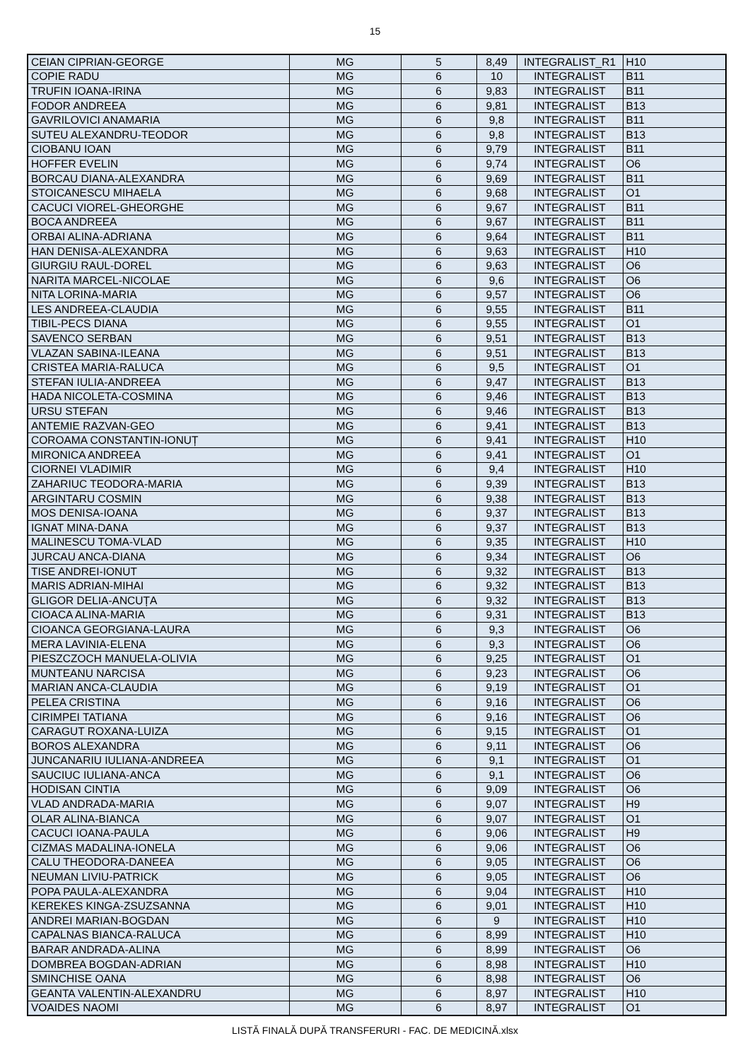15
| CEIAN CIPRIAN-GEORGE | MG | 5 | 8,49 | INTEGRALIST_R1 | H10 |
| COPIE RADU | MG | 6 | 10 | INTEGRALIST | B11 |
| TRUFIN IOANA-IRINA | MG | 6 | 9,83 | INTEGRALIST | B11 |
| FODOR ANDREEA | MG | 6 | 9,81 | INTEGRALIST | B13 |
| GAVRILOVICI ANAMARIA | MG | 6 | 9,8 | INTEGRALIST | B11 |
| SUTEU ALEXANDRU-TEODOR | MG | 6 | 9,8 | INTEGRALIST | B13 |
| CIOBANU IOAN | MG | 6 | 9,79 | INTEGRALIST | B11 |
| HOFFER EVELIN | MG | 6 | 9,74 | INTEGRALIST | O6 |
| BORCAU DIANA-ALEXANDRA | MG | 6 | 9,69 | INTEGRALIST | B11 |
| STOICANESCU MIHAELA | MG | 6 | 9,68 | INTEGRALIST | O1 |
| CACUCI VIOREL-GHEORGHE | MG | 6 | 9,67 | INTEGRALIST | B11 |
| BOCA ANDREEA | MG | 6 | 9,67 | INTEGRALIST | B11 |
| ORBAI ALINA-ADRIANA | MG | 6 | 9,64 | INTEGRALIST | B11 |
| HAN DENISA-ALEXANDRA | MG | 6 | 9,63 | INTEGRALIST | H10 |
| GIURGIU RAUL-DOREL | MG | 6 | 9,63 | INTEGRALIST | O6 |
| NARITA MARCEL-NICOLAE | MG | 6 | 9,6 | INTEGRALIST | O6 |
| NITA LORINA-MARIA | MG | 6 | 9,57 | INTEGRALIST | O6 |
| LES ANDREEA-CLAUDIA | MG | 6 | 9,55 | INTEGRALIST | B11 |
| TIBIL-PECS DIANA | MG | 6 | 9,55 | INTEGRALIST | O1 |
| SAVENCO SERBAN | MG | 6 | 9,51 | INTEGRALIST | B13 |
| VLAZAN SABINA-ILEANA | MG | 6 | 9,51 | INTEGRALIST | B13 |
| CRISTEA MARIA-RALUCA | MG | 6 | 9,5 | INTEGRALIST | O1 |
| STEFAN IULIA-ANDREEA | MG | 6 | 9,47 | INTEGRALIST | B13 |
| HADA NICOLETA-COSMINA | MG | 6 | 9,46 | INTEGRALIST | B13 |
| URSU STEFAN | MG | 6 | 9,46 | INTEGRALIST | B13 |
| ANTEMIE RAZVAN-GEO | MG | 6 | 9,41 | INTEGRALIST | B13 |
| COROAMA CONSTANTIN-IONUȚ | MG | 6 | 9,41 | INTEGRALIST | H10 |
| MIRONICA ANDREEA | MG | 6 | 9,41 | INTEGRALIST | O1 |
| CIORNEI VLADIMIR | MG | 6 | 9,4 | INTEGRALIST | H10 |
| ZAHARIUC TEODORA-MARIA | MG | 6 | 9,39 | INTEGRALIST | B13 |
| ARGINTARU COSMIN | MG | 6 | 9,38 | INTEGRALIST | B13 |
| MOS DENISA-IOANA | MG | 6 | 9,37 | INTEGRALIST | B13 |
| IGNAT MINA-DANA | MG | 6 | 9,37 | INTEGRALIST | B13 |
| MALINESCU TOMA-VLAD | MG | 6 | 9,35 | INTEGRALIST | H10 |
| JURCAU ANCA-DIANA | MG | 6 | 9,34 | INTEGRALIST | O6 |
| TISE ANDREI-IONUT | MG | 6 | 9,32 | INTEGRALIST | B13 |
| MARIS ADRIAN-MIHAI | MG | 6 | 9,32 | INTEGRALIST | B13 |
| GLIGOR DELIA-ANCUȚA | MG | 6 | 9,32 | INTEGRALIST | B13 |
| CIOACA ALINA-MARIA | MG | 6 | 9,31 | INTEGRALIST | B13 |
| CIOANCA GEORGIANA-LAURA | MG | 6 | 9,3 | INTEGRALIST | O6 |
| MERA LAVINIA-ELENA | MG | 6 | 9,3 | INTEGRALIST | O6 |
| PIESZCZOCH MANUELA-OLIVIA | MG | 6 | 9,25 | INTEGRALIST | O1 |
| MUNTEANU NARCISA | MG | 6 | 9,23 | INTEGRALIST | O6 |
| MARIAN ANCA-CLAUDIA | MG | 6 | 9,19 | INTEGRALIST | O1 |
| PELEA CRISTINA | MG | 6 | 9,16 | INTEGRALIST | O6 |
| CIRIMPEI TATIANA | MG | 6 | 9,16 | INTEGRALIST | O6 |
| CARAGUT ROXANA-LUIZA | MG | 6 | 9,15 | INTEGRALIST | O1 |
| BOROS ALEXANDRA | MG | 6 | 9,11 | INTEGRALIST | O6 |
| JUNCANARIU IULIANA-ANDREEA | MG | 6 | 9,1 | INTEGRALIST | O1 |
| SAUCIUC IULIANA-ANCA | MG | 6 | 9,1 | INTEGRALIST | O6 |
| HODISAN CINTIA | MG | 6 | 9,09 | INTEGRALIST | O6 |
| VLAD ANDRADA-MARIA | MG | 6 | 9,07 | INTEGRALIST | H9 |
| OLAR ALINA-BIANCA | MG | 6 | 9,07 | INTEGRALIST | O1 |
| CACUCI IOANA-PAULA | MG | 6 | 9,06 | INTEGRALIST | H9 |
| CIZMAS MADALINA-IONELA | MG | 6 | 9,06 | INTEGRALIST | O6 |
| CALU THEODORA-DANEEA | MG | 6 | 9,05 | INTEGRALIST | O6 |
| NEUMAN LIVIU-PATRICK | MG | 6 | 9,05 | INTEGRALIST | O6 |
| POPA PAULA-ALEXANDRA | MG | 6 | 9,04 | INTEGRALIST | H10 |
| KEREKES KINGA-ZSUZSANNA | MG | 6 | 9,01 | INTEGRALIST | H10 |
| ANDREI MARIAN-BOGDAN | MG | 6 | 9 | INTEGRALIST | H10 |
| CAPALNAS BIANCA-RALUCA | MG | 6 | 8,99 | INTEGRALIST | H10 |
| BARAR ANDRADA-ALINA | MG | 6 | 8,99 | INTEGRALIST | O6 |
| DOMBREA BOGDAN-ADRIAN | MG | 6 | 8,98 | INTEGRALIST | H10 |
| SMINCHISE OANA | MG | 6 | 8,98 | INTEGRALIST | O6 |
| GEANTA VALENTIN-ALEXANDRU | MG | 6 | 8,97 | INTEGRALIST | H10 |
| VOAIDES NAOMI | MG | 6 | 8,97 | INTEGRALIST | O1 |
LISTĂ FINALĂ DUPĂ TRANSFERURI - FAC. DE MEDICINĂ.xlsx